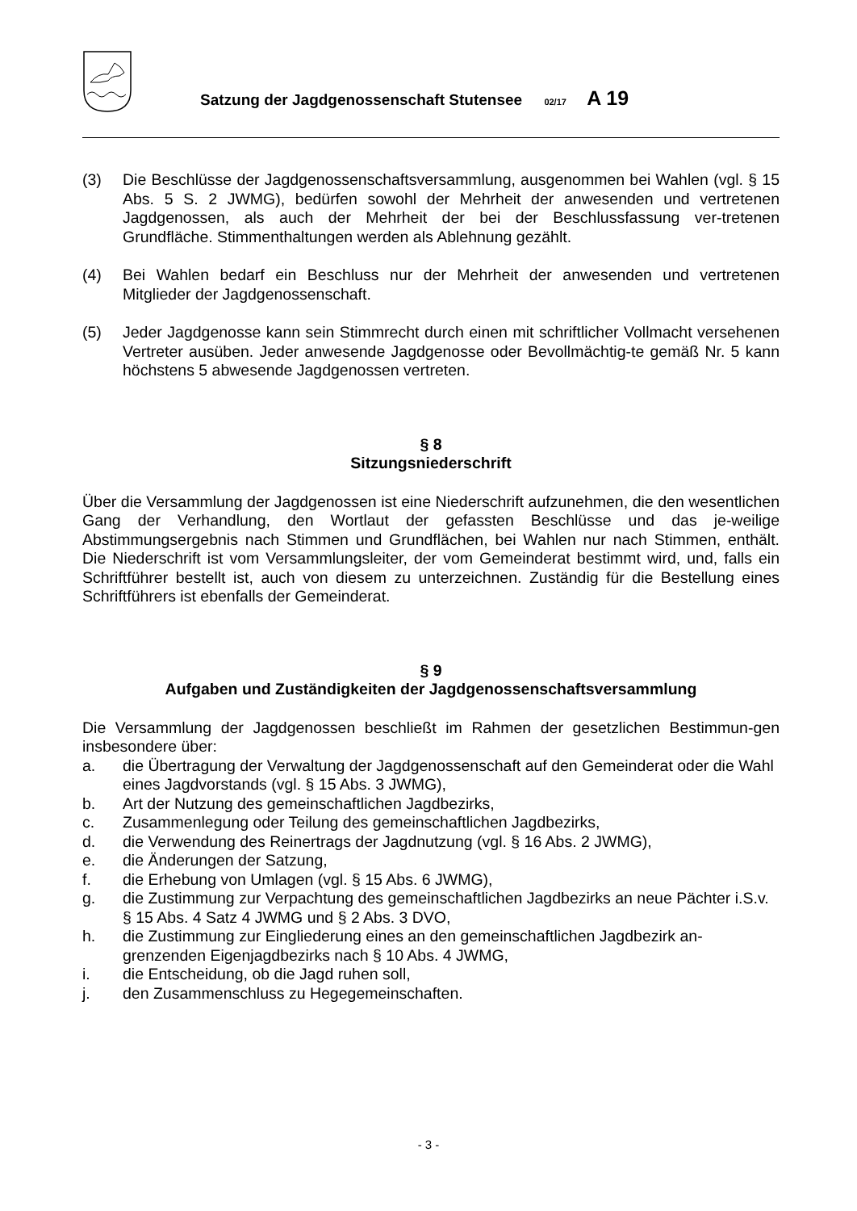Satzung der Jagdgenossenschaft Stutensee 02/17 A 19
(3) Die Beschlüsse der Jagdgenossenschaftsversammlung, ausgenommen bei Wahlen (vgl. § 15 Abs. 5 S. 2 JWMG), bedürfen sowohl der Mehrheit der anwesenden und vertretenen Jagdgenossen, als auch der Mehrheit der bei der Beschlussfassung ver-tretenen Grundfläche. Stimmenthaltungen werden als Ablehnung gezählt.
(4) Bei Wahlen bedarf ein Beschluss nur der Mehrheit der anwesenden und vertretenen Mitglieder der Jagdgenossenschaft.
(5) Jeder Jagdgenosse kann sein Stimmrecht durch einen mit schriftlicher Vollmacht versehenen Vertreter ausüben. Jeder anwesende Jagdgenosse oder Bevollmächtig-te gemäß Nr. 5 kann höchstens 5 abwesende Jagdgenossen vertreten.
§ 8
Sitzungsniederschrift
Über die Versammlung der Jagdgenossen ist eine Niederschrift aufzunehmen, die den wesentlichen Gang der Verhandlung, den Wortlaut der gefassten Beschlüsse und das je-weilige Abstimmungsergebnis nach Stimmen und Grundflächen, bei Wahlen nur nach Stimmen, enthält. Die Niederschrift ist vom Versammlungsleiter, der vom Gemeinderat bestimmt wird, und, falls ein Schriftführer bestellt ist, auch von diesem zu unterzeichnen. Zuständig für die Bestellung eines Schriftführers ist ebenfalls der Gemeinderat.
§ 9
Aufgaben und Zuständigkeiten der Jagdgenossenschaftsversammlung
Die Versammlung der Jagdgenossen beschließt im Rahmen der gesetzlichen Bestimmun-gen insbesondere über:
a. die Übertragung der Verwaltung der Jagdgenossenschaft auf den Gemeinderat oder die Wahl eines Jagdvorstands (vgl. § 15 Abs. 3 JWMG),
b. Art der Nutzung des gemeinschaftlichen Jagdbezirks,
c. Zusammenlegung oder Teilung des gemeinschaftlichen Jagdbezirks,
d. die Verwendung des Reinertrags der Jagdnutzung (vgl. § 16 Abs. 2 JWMG),
e. die Änderungen der Satzung,
f. die Erhebung von Umlagen (vgl. § 15 Abs. 6 JWMG),
g. die Zustimmung zur Verpachtung des gemeinschaftlichen Jagdbezirks an neue Pächter i.S.v. § 15 Abs. 4 Satz 4 JWMG und § 2 Abs. 3 DVO,
h. die Zustimmung zur Eingliederung eines an den gemeinschaftlichen Jagdbezirk an-grenzenden Eigenjagdbezirks nach § 10 Abs. 4 JWMG,
i. die Entscheidung, ob die Jagd ruhen soll,
j. den Zusammenschluss zu Hegegemeinschaften.
- 3 -